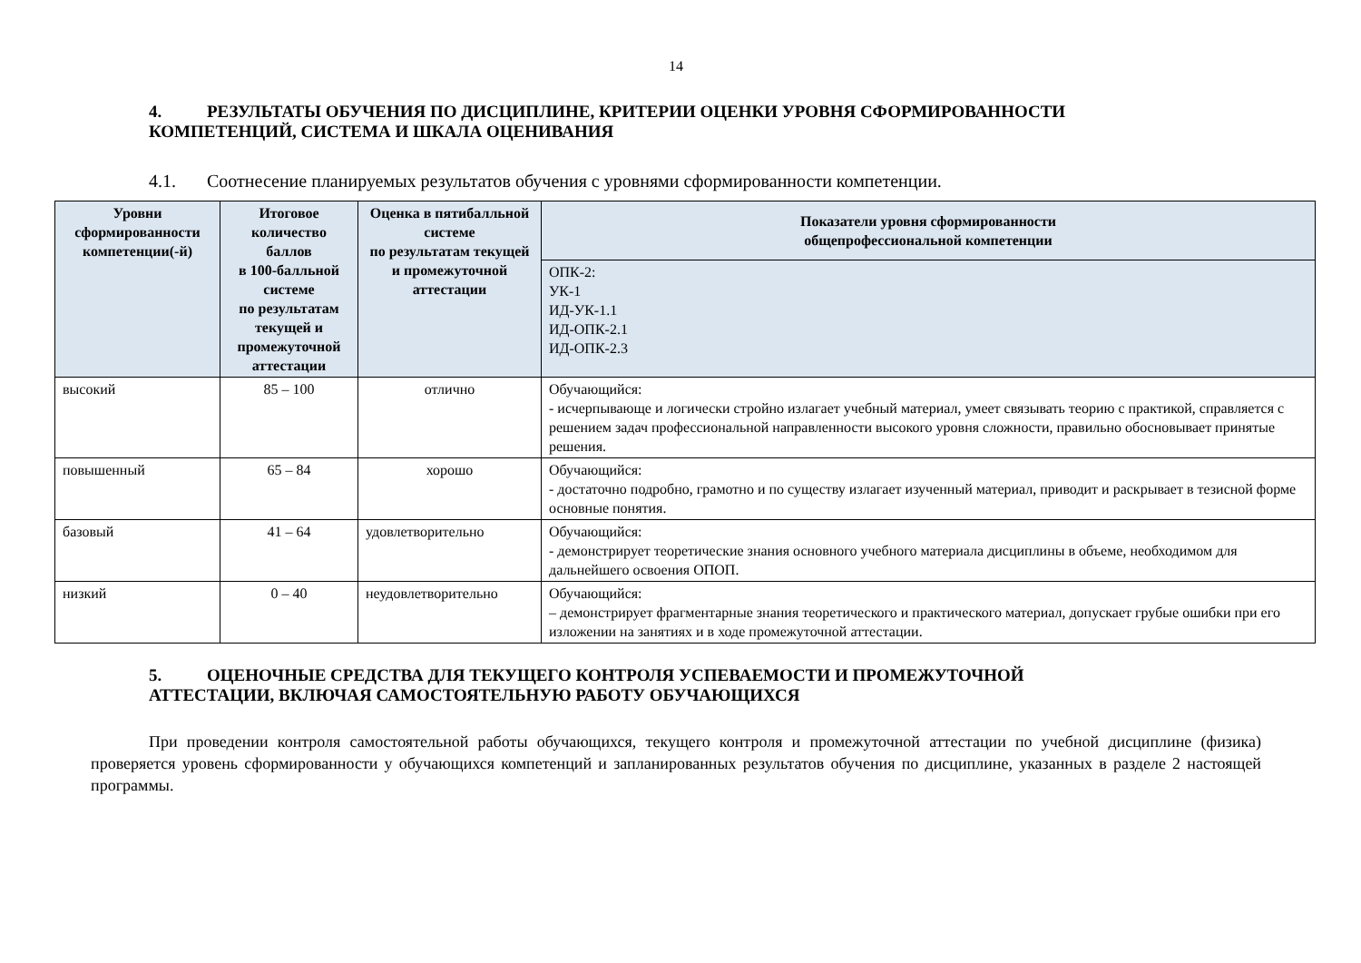14
4. РЕЗУЛЬТАТЫ ОБУЧЕНИЯ ПО ДИСЦИПЛИНЕ, КРИТЕРИИ ОЦЕНКИ УРОВНЯ СФОРМИРОВАННОСТИ
КОМПЕТЕНЦИЙ, СИСТЕМА И ШКАЛА ОЦЕНИВАНИЯ
4.1. Соотнесение планируемых результатов обучения с уровнями сформированности компетенции.
| Уровни сформированности компетенции(-й) | Итоговое количество баллов в 100-балльной системе по результатам текущей и промежуточной аттестации | Оценка в пятибалльной системе по результатам текущей и промежуточной аттестации | Показатели уровня сформированности общепрофессиональной компетенции |
| --- | --- | --- | --- |
| | | | ОПК-2: УК-1 ИД-УК-1.1 ИД-ОПК-2.1 ИД-ОПК-2.3 |
| высокий | 85 – 100 | отлично | Обучающийся: - исчерпывающе и логически стройно излагает учебный материал, умеет связывать теорию с практикой, справляется с решением задач профессиональной направленности высокого уровня сложности, правильно обосновывает принятые решения. |
| повышенный | 65 – 84 | хорошо | Обучающийся: - достаточно подробно, грамотно и по существу излагает изученный материал, приводит и раскрывает в тезисной форме основные понятия. |
| базовый | 41 – 64 | удовлетворительно | Обучающийся: - демонстрирует теоретические знания основного учебного материала дисциплины в объеме, необходимом для дальнейшего освоения ОПОП. |
| низкий | 0 – 40 | неудовлетворительно | Обучающийся: – демонстрирует фрагментарные знания теоретического и практического материал, допускает грубые ошибки при его изложении на занятиях и в ходе промежуточной аттестации. |
5. ОЦЕНОЧНЫЕ СРЕДСТВА ДЛЯ ТЕКУЩЕГО КОНТРОЛЯ УСПЕВАЕМОСТИ И ПРОМЕЖУТОЧНОЙ
АТТЕСТАЦИИ, ВКЛЮЧАЯ САМОСТОЯТЕЛЬНУЮ РАБОТУ ОБУЧАЮЩИХСЯ
При проведении контроля самостоятельной работы обучающихся, текущего контроля и промежуточной аттестации по учебной дисциплине (физика) проверяется уровень сформированности у обучающихся компетенций и запланированных результатов обучения по дисциплине, указанных в разделе 2 настоящей программы.